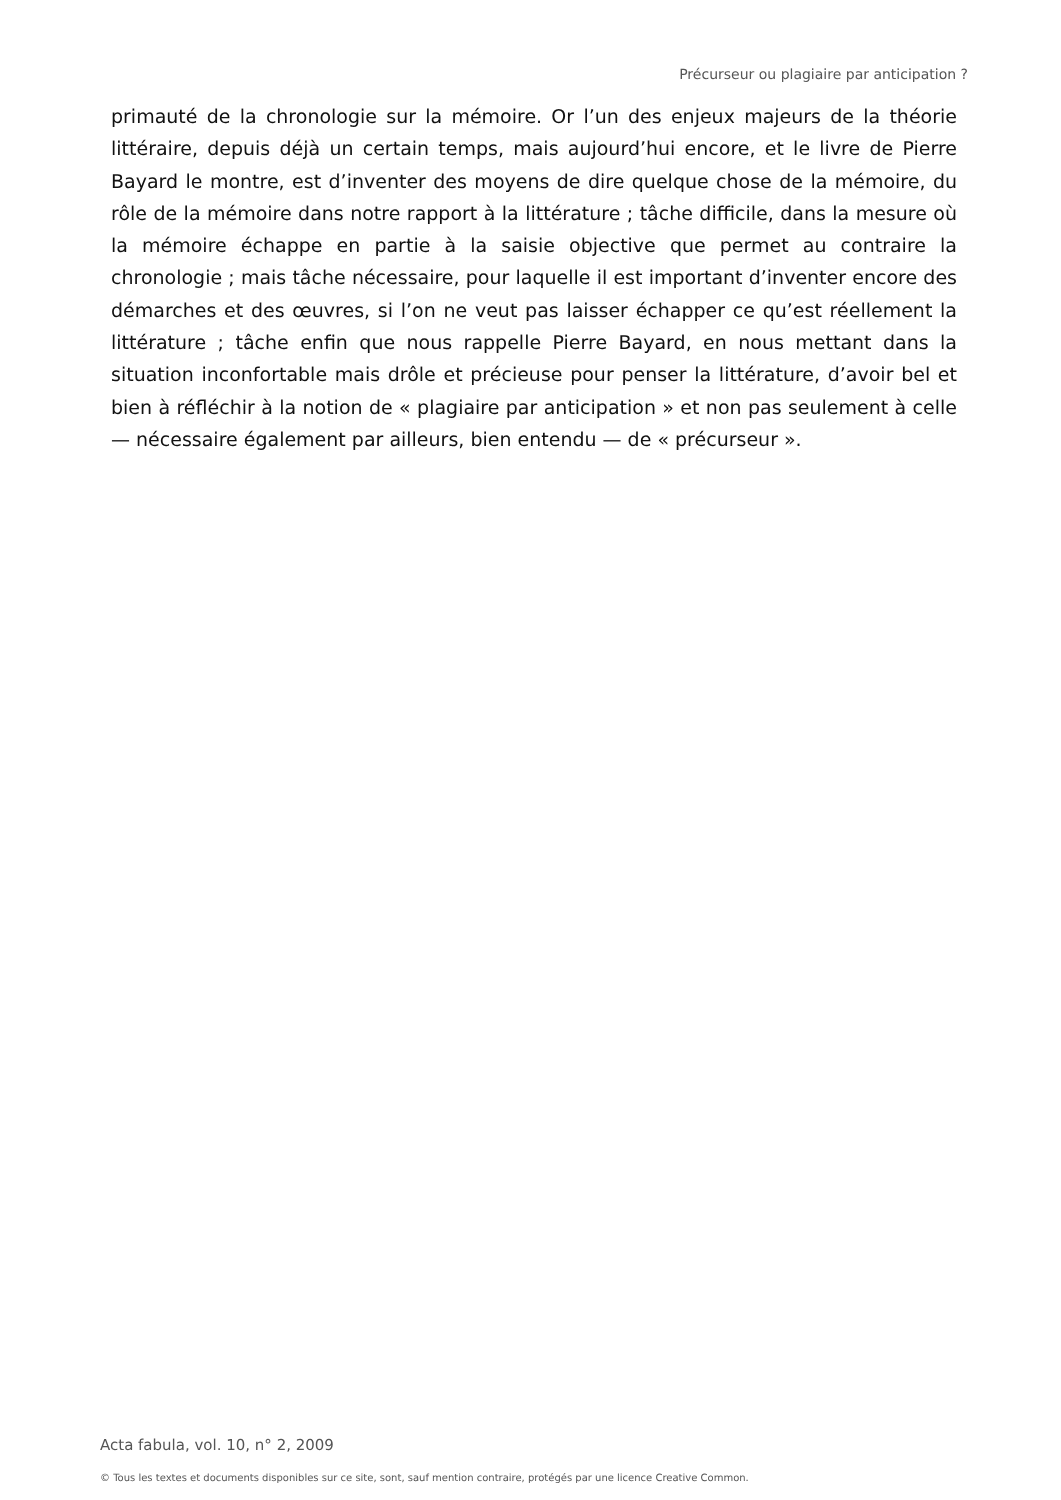Précurseur ou plagiaire par anticipation ?
primauté de la chronologie sur la mémoire. Or l’un des enjeux majeurs de la théorie littéraire, depuis déjà un certain temps, mais aujourd’hui encore, et le livre de Pierre Bayard le montre, est d’inventer des moyens de dire quelque chose de la mémoire, du rôle de la mémoire dans notre rapport à la littérature ; tâche difficile, dans la mesure où la mémoire échappe en partie à la saisie objective que permet au contraire la chronologie ; mais tâche nécessaire, pour laquelle il est important d’inventer encore des démarches et des œuvres, si l’on ne veut pas laisser échapper ce qu’est réellement la littérature ; tâche enfin que nous rappelle Pierre Bayard, en nous mettant dans la situation inconfortable mais drôle et précieuse pour penser la littérature, d’avoir bel et bien à réfléchir à la notion de « plagiaire par anticipation » et non pas seulement à celle — nécessaire également par ailleurs, bien entendu — de « précurseur ».
Acta fabula, vol. 10, n° 2, 2009
© Tous les textes et documents disponibles sur ce site, sont, sauf mention contraire, protégés par une licence Creative Common.